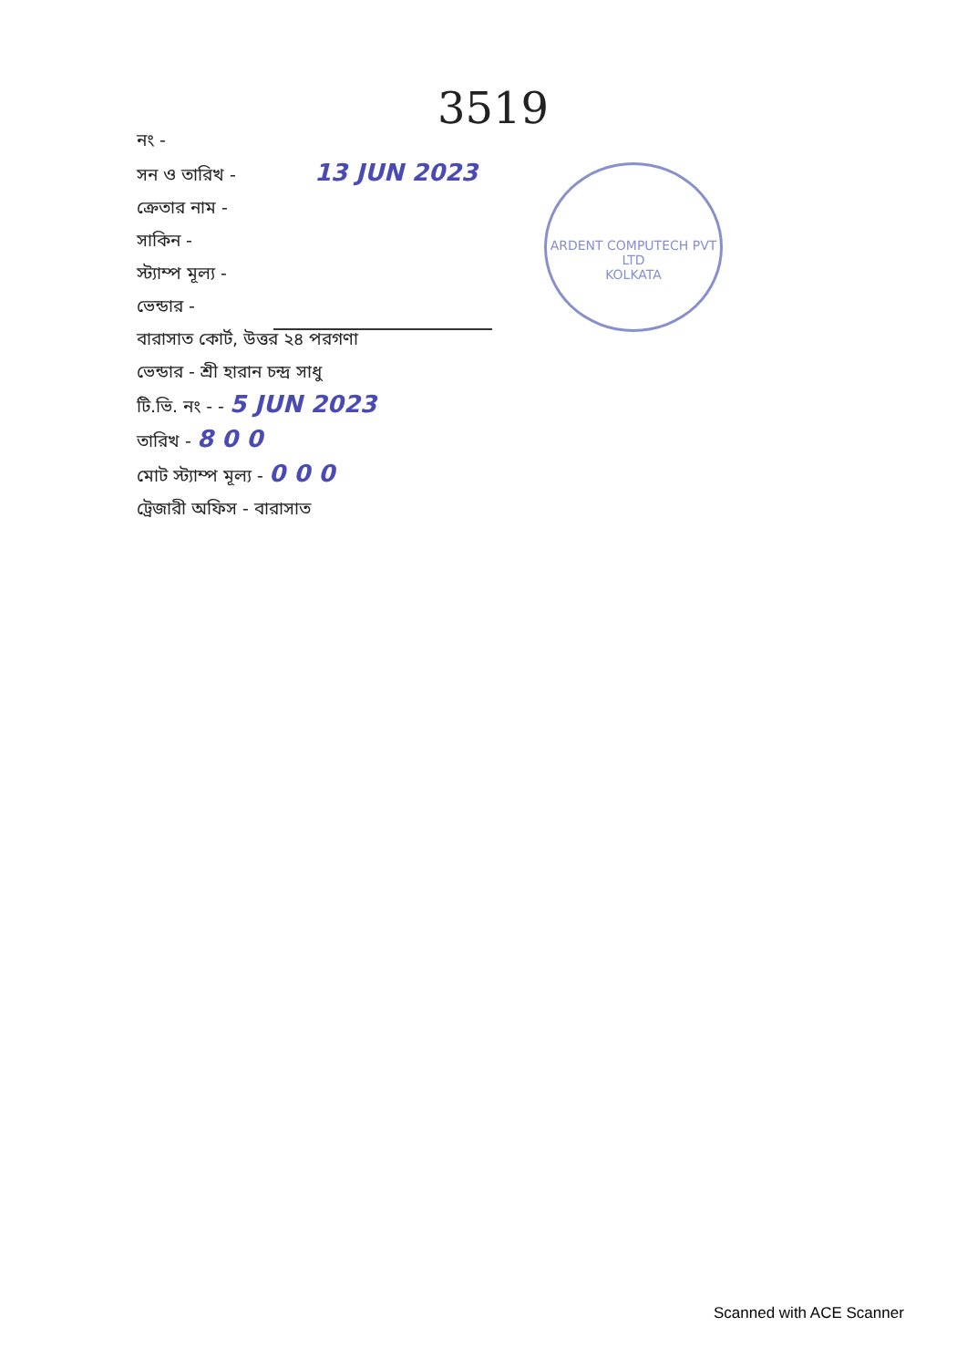3519
নং -
সন ও তারিখ - 13 JUN 2023
ক্রেতার নাম -
সাকিন -
স্ট্যাম্প মূল্য -
ভেন্ডার -
বারাসাত কোর্ট, উত্তর ২৪ পরগণা
ভেন্ডার - শ্রী হারান চন্দ্র সাধু
টি.ভি. নং - - 5 JUN 2023
তারিখ - 8 0 0
মোট স্ট্যাম্প মূল্য - 0 0 0
ট্রেজারী অফিস - বারাসাত
ARDENT COMPUTECH PVT LTD
KOLKATA
Scanned with ACE Scanner